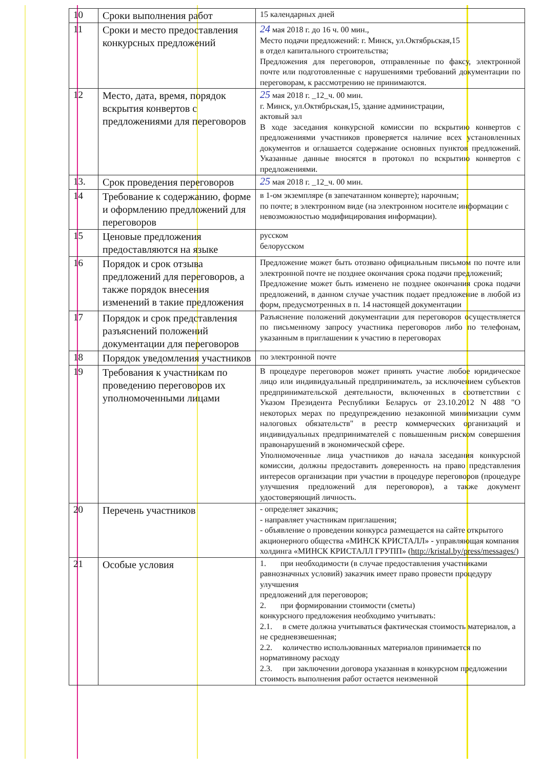| 10 | Сроки выполнения работ | 15 календарных дней |
| 11 | Сроки и место предоставления конкурсных предложений | 24 мая 2018 г. до 16 ч. 00 мин., Место подачи предложений: г. Минск, ул.Октябрьская,15 в отдел капитального строительства; Предложения для переговоров, отправленные по факсу, электронной почте или подготовленные с нарушениями требований документации по переговорам, к рассмотрению не принимаются. |
| 12 | Место, дата, время, порядок вскрытия конвертов с предложениями для переговоров | 25 мая 2018 г. _12_ч. 00 мин. г. Минск, ул.Октябрьская,15, здание администрации, актовый зал В ходе заседания конкурсной комиссии по вскрытию конвертов с предложениями участников проверяется наличие всех установленных документов и оглашается содержание основных пунктов предложений. Указанные данные вносятся в протокол по вскрытию конвертов с предложениями. |
| 13. | Срок проведения переговоров | 25 мая 2018 г. _12_ч. 00 мин. |
| 14 | Требование к содержанию, форме и оформлению предложений для переговоров | в 1-ом экземпляре (в запечатанном конверте); нарочным; по почте; в электронном виде (на электронном носителе информации с невозможностью модифицирования информации). |
| 15 | Ценовые предложения предоставляются на языке | русском белорусском |
| 16 | Порядок и срок отзыва предложений для переговоров, а также порядок внесения изменений в такие предложения | Предложение может быть отозвано официальным письмом по почте или электронной почте не позднее окончания срока подачи предложений; Предложение может быть изменено не позднее окончания срока подачи предложений, в данном случае участник подает предложение в любой из форм, предусмотренных в п. 14 настоящей документации |
| 17 | Порядок и срок представления разъяснений положений документации для переговоров | Разъяснение положений документации для переговоров осуществляется по письменному запросу участника переговоров либо по телефонам, указанным в приглашении к участию в переговорах |
| 18 | Порядок уведомления участников | по электронной почте |
| 19 | Требования к участникам по проведению переговоров их уполномоченными лицами | В процедуре переговоров может принять участие любое юридическое лицо или индивидуальный предприниматель, за исключением субъектов предпринимательской деятельности, включенных в соответствии с Указом Президента Республики Беларусь от 23.10.2012 N 488 "О некоторых мерах по предупреждению незаконной минимизации сумм налоговых обязательств" в реестр коммерческих организаций и индивидуальных предпринимателей с повышенным риском совершения правонарушений в экономической сфере. Уполномоченные лица участников до начала заседания конкурсной комиссии, должны предоставить доверенность на право представления интересов организации при участии в процедуре переговоров (процедуре улучшения предложений для переговоров), а также документ удостоверяющий личность. |
| 20 | Перечень участников | - определяет заказчик; - направляет участникам приглашения; - объявление о проведении конкурса размещается на сайте открытого акционерного общества «МИНСК КРИСТАЛЛ» - управляющая компания холдинга «МИНСК КРИСТАЛЛ ГРУПП» ( http://kristal.by/press/messages/ ) |
| 21 | Особые условия | 1. при необходимости (в случае предоставления участниками равнозначных условий) заказчик имеет право провести процедуру улучшения предложений для переговоров; 2. при формировании стоимости (сметы) конкурсного предложения необходимо учитывать: 2.1. в смете должна учитываться фактическая стоимость материалов, а не средневзвешенная; 2.2. количество использованных материалов принимается по нормативному расходу 2.3. при заключении договора указанная в конкурсном предложении стоимость выполнения работ остается неизменной |